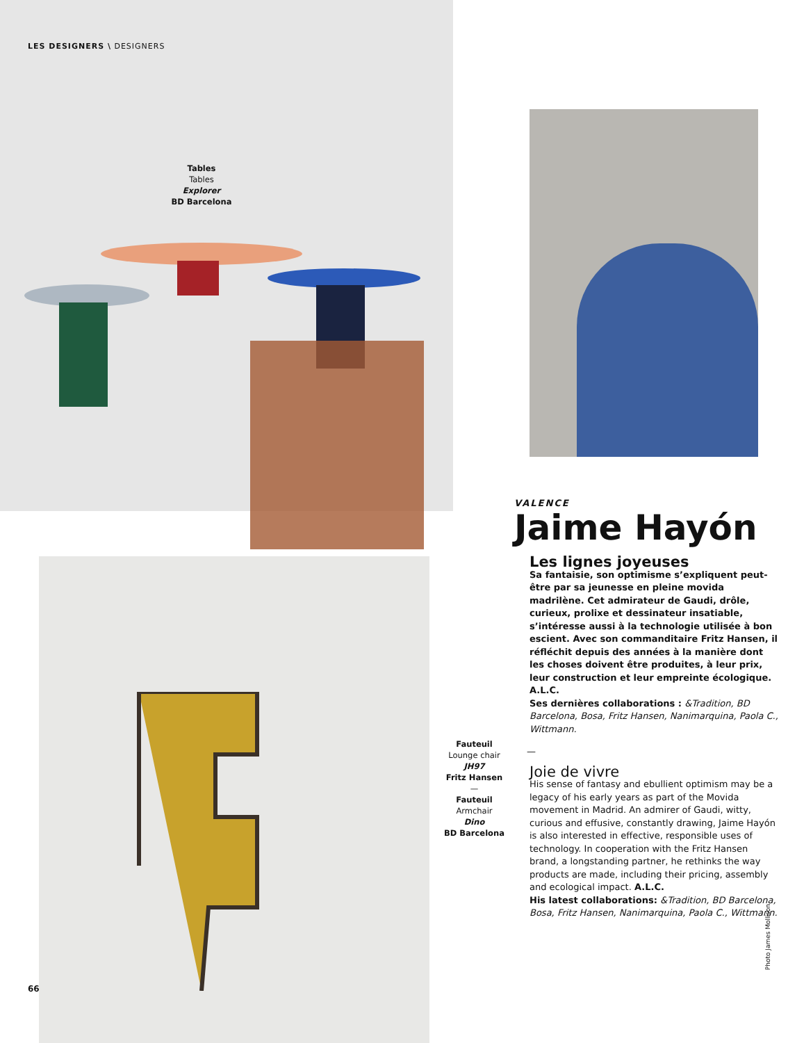LES DESIGNERS \ DESIGNERS
Tables
Tables
Explorer
BD Barcelona
Fauteuil
Lounge chair
JH97
Fritz Hansen
—
Fauteuil
Armchair
Dino
BD Barcelona
VALENCE
Jaime Hayón
Les lignes joyeuses
Sa fantaisie, son optimisme s’expliquent peut-être par sa jeunesse en pleine movida madrilène. Cet admirateur de Gaudi, drôle, curieux, prolixe et dessinateur insatiable, s’intéresse aussi à la technologie utilisée à bon escient. Avec son commanditaire Fritz Hansen, il réfléchit depuis des années à la manière dont les choses doivent être produites, à leur prix, leur construction et leur empreinte écologique. A.L.C.
Ses dernières collaborations : &Tradition, BD Barcelona, Bosa, Fritz Hansen, Nanimarquina, Paola C., Wittmann.
—
Joie de vivre
His sense of fantasy and ebullient optimism may be a legacy of his early years as part of the Movida movement in Madrid. An admirer of Gaudi, witty, curious and effusive, constantly drawing, Jaime Hayón is also interested in effective, responsible uses of technology. In cooperation with the Fritz Hansen brand, a longstanding partner, he rethinks the way products are made, including their pricing, assembly and ecological impact. A.L.C.
His latest collaborations: &Tradition, BD Barcelona, Bosa, Fritz Hansen, Nanimarquina, Paola C., Wittmann.
Photo James Mollison
66